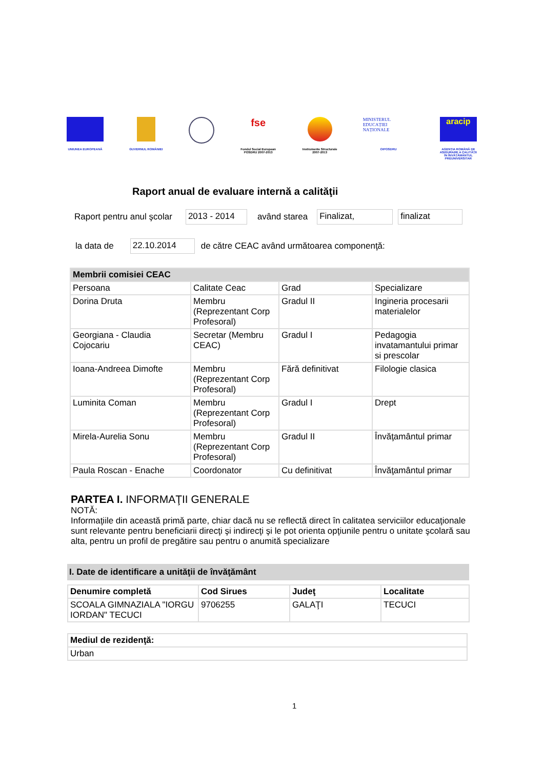UNIUNEA EUROPEANĂ GUVERNUL ROMÂNIEI
fse
Fondul Social European
POSDRU 2007-2013
Instrumente Structurale
2007-2013
MINISTERUL EDUCAȚIEI NAȚIONALE
OIPOSDRU
aracip
AGENȚIA ROMÂNĂ DE
ASIGURARE A CALITĂȚII
ÎN ÎNVĂȚĂMÂNTUL
PREUNIVERSITAR
Raport anual de evaluare internă a calităţii
Raport pentru anul şcolar 2013 - 2014 având starea Finalizat, finalizat
la data de 22.10.2014 de către CEAC având următoarea componenţă:
| Membrii comisiei CEAC | | | |
| --- | --- | --- | --- |
| Persoana | Calitate Ceac | Grad | Specializare |
| Dorina Druta | Membru (Reprezentant Corp Profesoral) | Gradul II | Ingineria procesarii materialelor |
| Georgiana - Claudia Cojocariu | Secretar (Membru CEAC) | Gradul I | Pedagogia invatamantului primar si prescolar |
| Ioana-Andreea Dimofte | Membru (Reprezentant Corp Profesoral) | Fără definitivat | Filologie clasica |
| Luminita Coman | Membru (Reprezentant Corp Profesoral) | Gradul I | Drept |
| Mirela-Aurelia Sonu | Membru (Reprezentant Corp Profesoral) | Gradul II | Învăţamântul primar |
| Paula Roscan - Enache | Coordonator | Cu definitivat | Învăţamântul primar |
PARTEA I. INFORMAŢII GENERALE
NOTĂ:
Informaţiile din această primă parte, chiar dacă nu se reflectă direct în calitatea serviciilor educaţionale sunt relevante pentru beneficiarii direcţi şi indirecţi şi le pot orienta opţiunile pentru o unitate şcolară sau alta, pentru un profil de pregătire sau pentru o anumită specializare
I. Date de identificare a unităţii de învăţământ
| Denumire completă | Cod Sirues | Judeţ | Localitate |
| --- | --- | --- | --- |
| SCOALA GIMNAZIALA "IORGU IORDAN" TECUCI | 9706255 | GALAŢI | TECUCI |
| Mediul de rezidenţă: |
| --- |
| Urban |
1